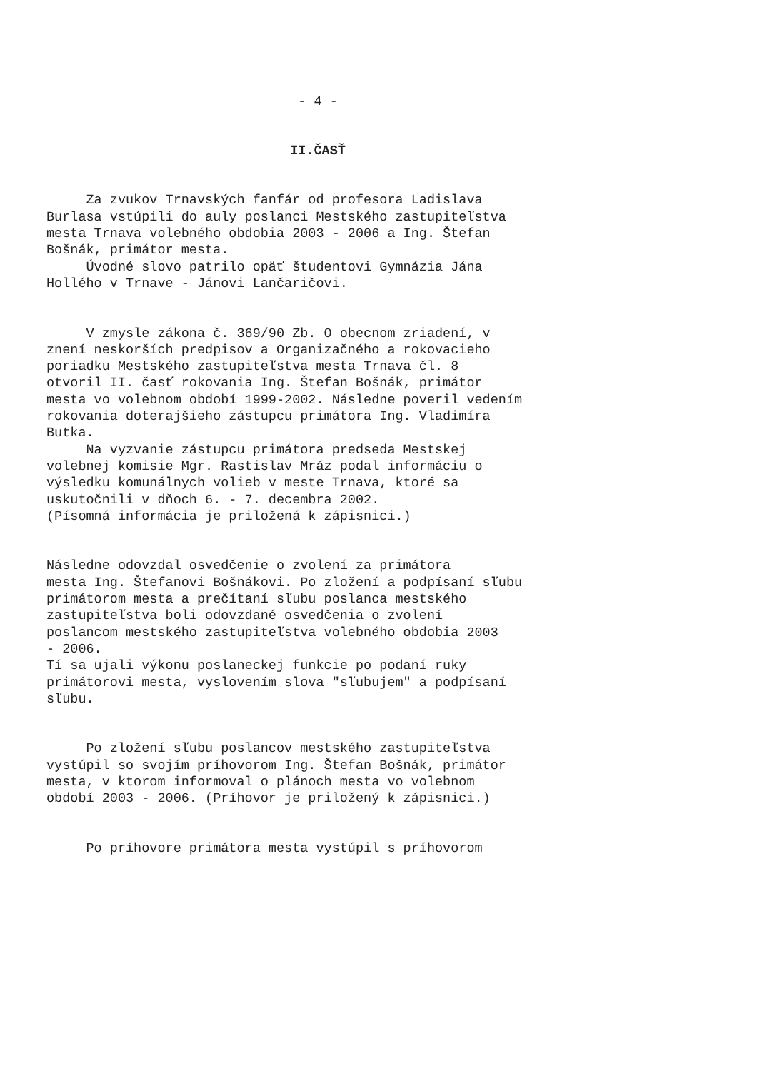- 4 -
II.ČASŤ
Za zvukov Trnavských fanfár od profesora Ladislava Burlasa vstúpili do auly poslanci Mestského zastupiteľstva mesta Trnava volebného obdobia 2003 - 2006 a Ing. Štefan Bošnák, primátor mesta. Úvodné slovo patrilo opäť študentovi Gymnázia Jána Hollého v Trnave - Jánovi Lančaričovi.
V zmysle zákona č. 369/90 Zb. O obecnom zriadení, v znení neskorších predpisov a Organizačného a rokovacieho poriadku Mestského zastupiteľstva mesta Trnava čl. 8 otvoril II. časť rokovania Ing. Štefan Bošnák, primátor mesta vo volebnom období 1999-2002. Následne poveril vedením rokovania doterajšieho zástupcu primátora Ing. Vladimíra Butka. Na vyzvanie zástupcu primátora predseda Mestskej volebnej komisie Mgr. Rastislav Mráz podal informáciu o výsledku komunálnych volieb v meste Trnava, ktoré sa uskutočnili v dňoch 6. - 7. decembra 2002. (Písomná informácia je priložená k zápisnici.)
Následne odovzdal osvedčenie o zvolení za primátora mesta Ing. Štefanovi Bošnákovi. Po zložení a podpísaní sľubu primátorom mesta a prečítaní sľubu poslanca mestského zastupiteľstva boli odovzdané osvedčenia o zvolení poslancom mestského zastupiteľstva volebného obdobia 2003 - 2006. Tí sa ujali výkonu poslaneckej funkcie po podaní ruky primátorovi mesta, vyslovením slova "sľubujem" a podpísaní sľubu.
Po zložení sľubu poslancov mestského zastupiteľstva vystúpil so svojím príhovorom Ing. Štefan Bošnák, primátor mesta, v ktorom informoval o plánoch mesta vo volebnom období 2003 - 2006. (Príhovor je priložený k zápisnici.)
Po príhovore primátora mesta vystúpil s príhovorom